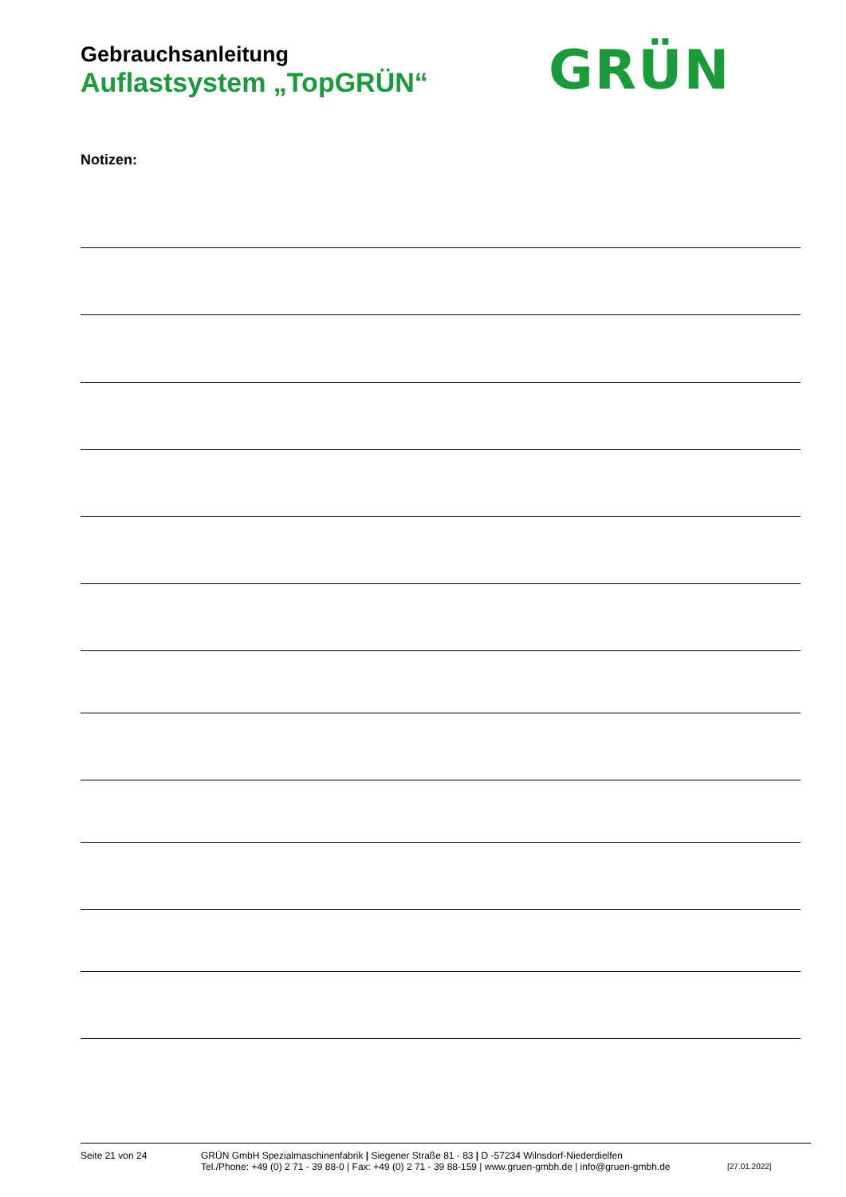Gebrauchsanleitung
Auflastsystem „TopGRÜN“
GRÜN
Notizen:
Seite 21 von 24 GRÜN GmbH Spezialmaschinenfabrik | Siegener Straße 81 - 83 | D -57234 Wilnsdorf-Niederdielfen
Tel./Phone: +49 (0) 2 71 - 39 88-0 | Fax: +49 (0) 2 71 - 39 88-159 | www.gruen-gmbh.de | info@gruen-gmbh.de
[27.01.2022]